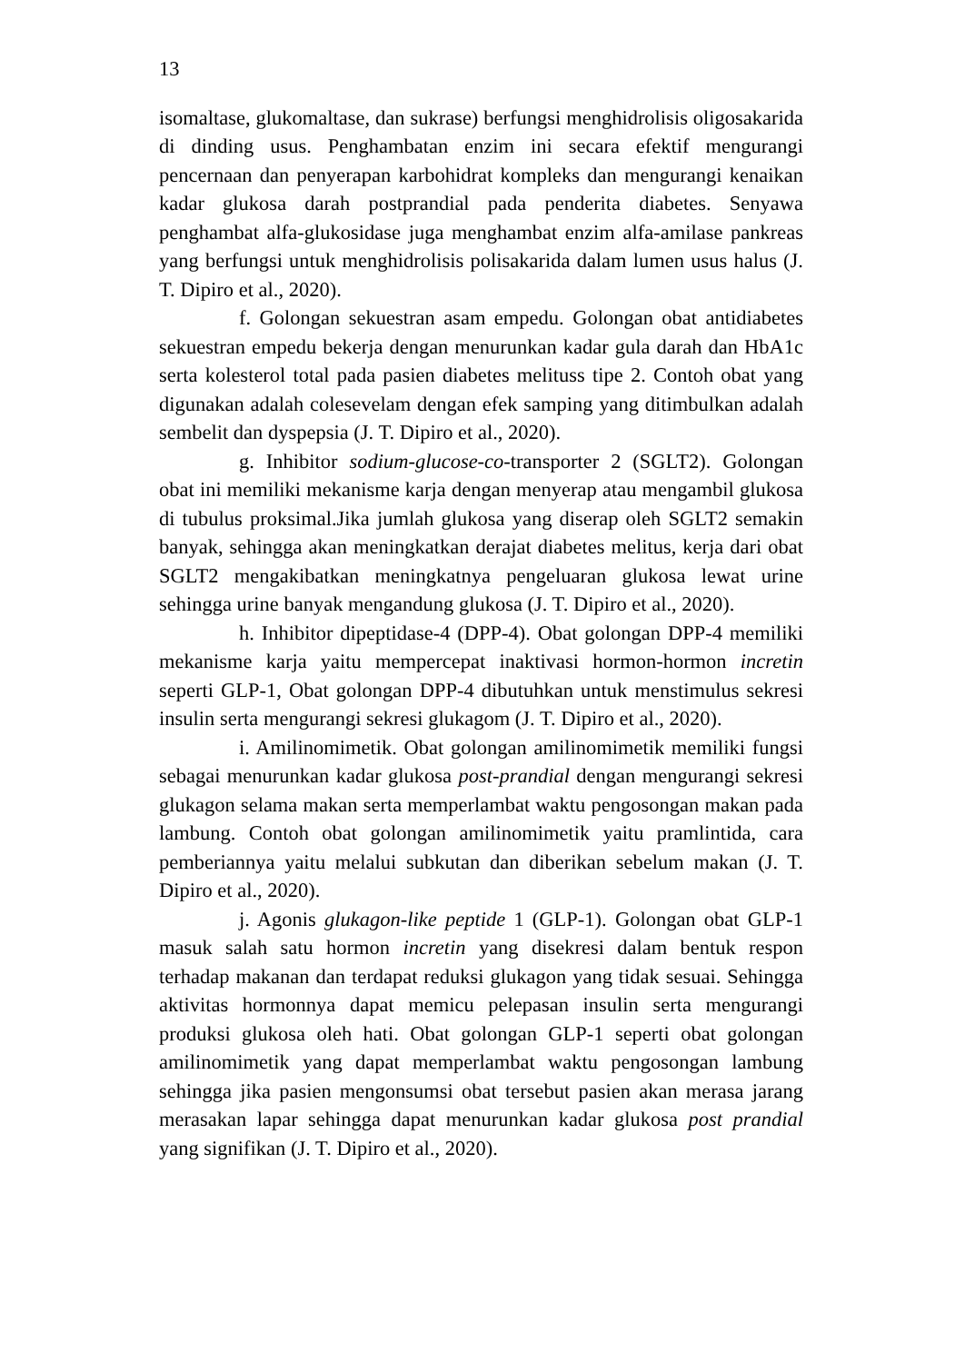13
isomaltase, glukomaltase, dan sukrase) berfungsi menghidrolisis oligosakarida di dinding usus. Penghambatan enzim ini secara efektif mengurangi pencernaan dan penyerapan karbohidrat kompleks dan mengurangi kenaikan kadar glukosa darah postprandial pada penderita diabetes. Senyawa penghambat alfa-glukosidase juga menghambat enzim alfa-amilase pankreas yang berfungsi untuk menghidrolisis polisakarida dalam lumen usus halus (J. T. Dipiro et al., 2020).
f. Golongan sekuestran asam empedu. Golongan obat antidiabetes sekuestran empedu bekerja dengan menurunkan kadar gula darah dan HbA1c serta kolesterol total pada pasien diabetes melituss tipe 2. Contoh obat yang digunakan adalah colesevelam dengan efek samping yang ditimbulkan adalah sembelit dan dyspepsia (J. T. Dipiro et al., 2020).
g. Inhibitor sodium-glucose-co-transporter 2 (SGLT2). Golongan obat ini memiliki mekanisme karja dengan menyerap atau mengambil glukosa di tubulus proksimal.Jika jumlah glukosa yang diserap oleh SGLT2 semakin banyak, sehingga akan meningkatkan derajat diabetes melitus, kerja dari obat SGLT2 mengakibatkan meningkatnya pengeluaran glukosa lewat urine sehingga urine banyak mengandung glukosa (J. T. Dipiro et al., 2020).
h. Inhibitor dipeptidase-4 (DPP-4). Obat golongan DPP-4 memiliki mekanisme karja yaitu mempercepat inaktivasi hormon-hormon incretin seperti GLP-1, Obat golongan DPP-4 dibutuhkan untuk menstimulus sekresi insulin serta mengurangi sekresi glukagom (J. T. Dipiro et al., 2020).
i. Amilinomimetik. Obat golongan amilinomimetik memiliki fungsi sebagai menurunkan kadar glukosa post-prandial dengan mengurangi sekresi glukagon selama makan serta memperlambat waktu pengosongan makan pada lambung. Contoh obat golongan amilinomimetik yaitu pramlintida, cara pemberiannya yaitu melalui subkutan dan diberikan sebelum makan (J. T. Dipiro et al., 2020).
j. Agonis glukagon-like peptide 1 (GLP-1). Golongan obat GLP-1 masuk salah satu hormon incretin yang disekresi dalam bentuk respon terhadap makanan dan terdapat reduksi glukagon yang tidak sesuai. Sehingga aktivitas hormonnya dapat memicu pelepasan insulin serta mengurangi produksi glukosa oleh hati. Obat golongan GLP-1 seperti obat golongan amilinomimetik yang dapat memperlambat waktu pengosongan lambung sehingga jika pasien mengonsumsi obat tersebut pasien akan merasa jarang merasakan lapar sehingga dapat menurunkan kadar glukosa post prandial yang signifikan (J. T. Dipiro et al., 2020).